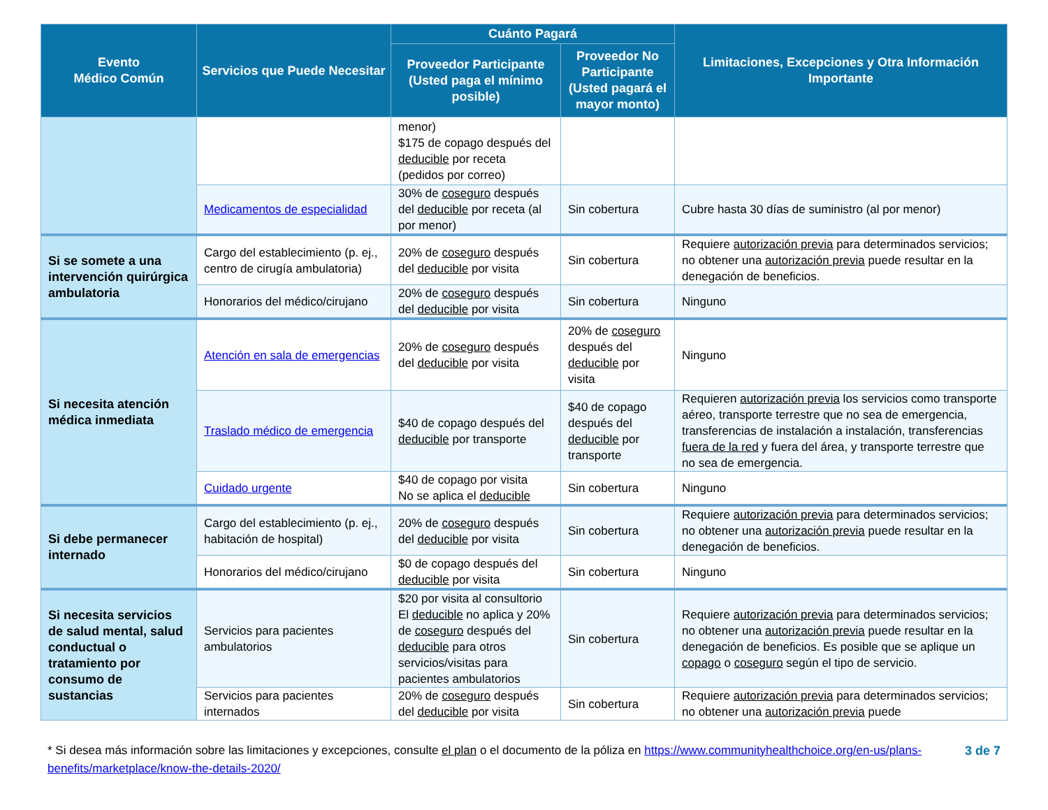| Evento Médico Común | Servicios que Puede Necesitar | Cuánto Pagará | | Limitaciones, Excepciones y Otra Información Importante |
| --- | --- | --- | --- | --- |
| | | Proveedor Participante (Usted paga el mínimo posible) | Proveedor No Participante (Usted pagará el mayor monto) | |
| | | menor) $175 de copago después del deducible por receta (pedidos por correo) | | |
| | Medicamentos de especialidad | 30% de coseguro después del deducible por receta (al por menor) | Sin cobertura | Cubre hasta 30 días de suministro (al por menor) |
| Si se somete a una intervención quirúrgica ambulatoria | Cargo del establecimiento (p. ej., centro de cirugía ambulatoria) | 20% de coseguro después del deducible por visita | Sin cobertura | Requiere autorización previa para determinados servicios; no obtener una autorización previa puede resultar en la denegación de beneficios. |
| | Honorarios del médico/cirujano | 20% de coseguro después del deducible por visita | Sin cobertura | Ninguno |
| Si necesita atención médica inmediata | Atención en sala de emergencias | 20% de coseguro después del deducible por visita | 20% de coseguro después del deducible por visita | Ninguno |
| | Traslado médico de emergencia | $40 de copago después del deducible por transporte | $40 de copago después del deducible por transporte | Requieren autorización previa los servicios como transporte aéreo, transporte terrestre que no sea de emergencia, transferencias de instalación a instalación, transferencias fuera de la red y fuera del área, y transporte terrestre que no sea de emergencia. |
| | Cuidado urgente | $40 de copago por visita No se aplica el deducible | Sin cobertura | Ninguno |
| Si debe permanecer internado | Cargo del establecimiento (p. ej., habitación de hospital) | 20% de coseguro después del deducible por visita | Sin cobertura | Requiere autorización previa para determinados servicios; no obtener una autorización previa puede resultar en la denegación de beneficios. |
| | Honorarios del médico/cirujano | $0 de copago después del deducible por visita | Sin cobertura | Ninguno |
| Si necesita servicios de salud mental, salud conductual o tratamiento por consumo de sustancias | Servicios para pacientes ambulatorios | $20 por visita al consultorio El deducible no aplica y 20% de coseguro después del deducible para otros servicios/visitas para pacientes ambulatorios | Sin cobertura | Requiere autorización previa para determinados servicios; no obtener una autorización previa puede resultar en la denegación de beneficios. Es posible que se aplique un copago o coseguro según el tipo de servicio. |
| | Servicios para pacientes internados | 20% de coseguro después del deducible por visita | Sin cobertura | Requiere autorización previa para determinados servicios; no obtener una autorización previa puede |
* Si desea más información sobre las limitaciones y excepciones, consulte el plan o el documento de la póliza en https://www.communityhealthchoice.org/en-us/plans-benefits/marketplace/know-the-details-2020/
3 de 7